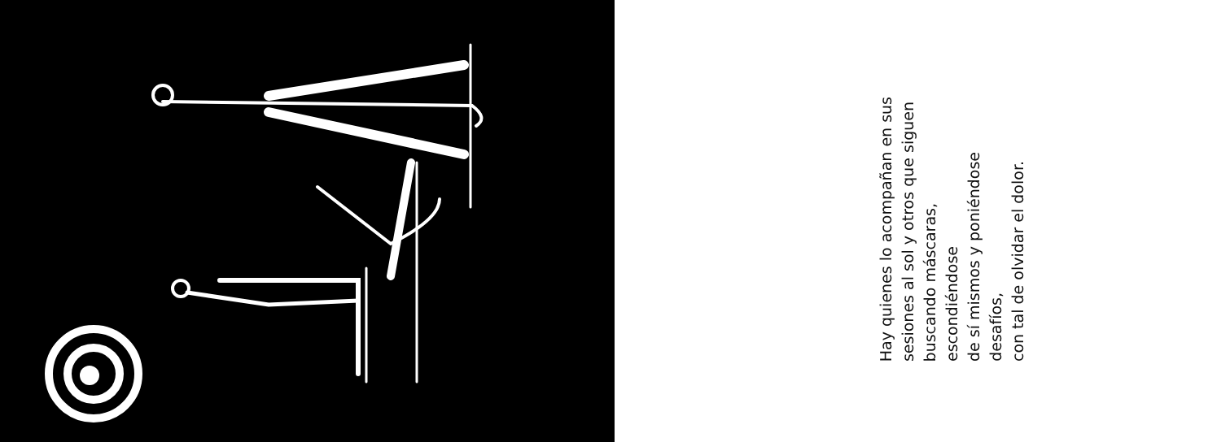Hay quienes lo acompañan en sus
sesiones al sol y otros que siguen
buscando máscaras, escondiéndose
de sí mismos y poniéndose desafíos,
con tal de olvidar el dolor.